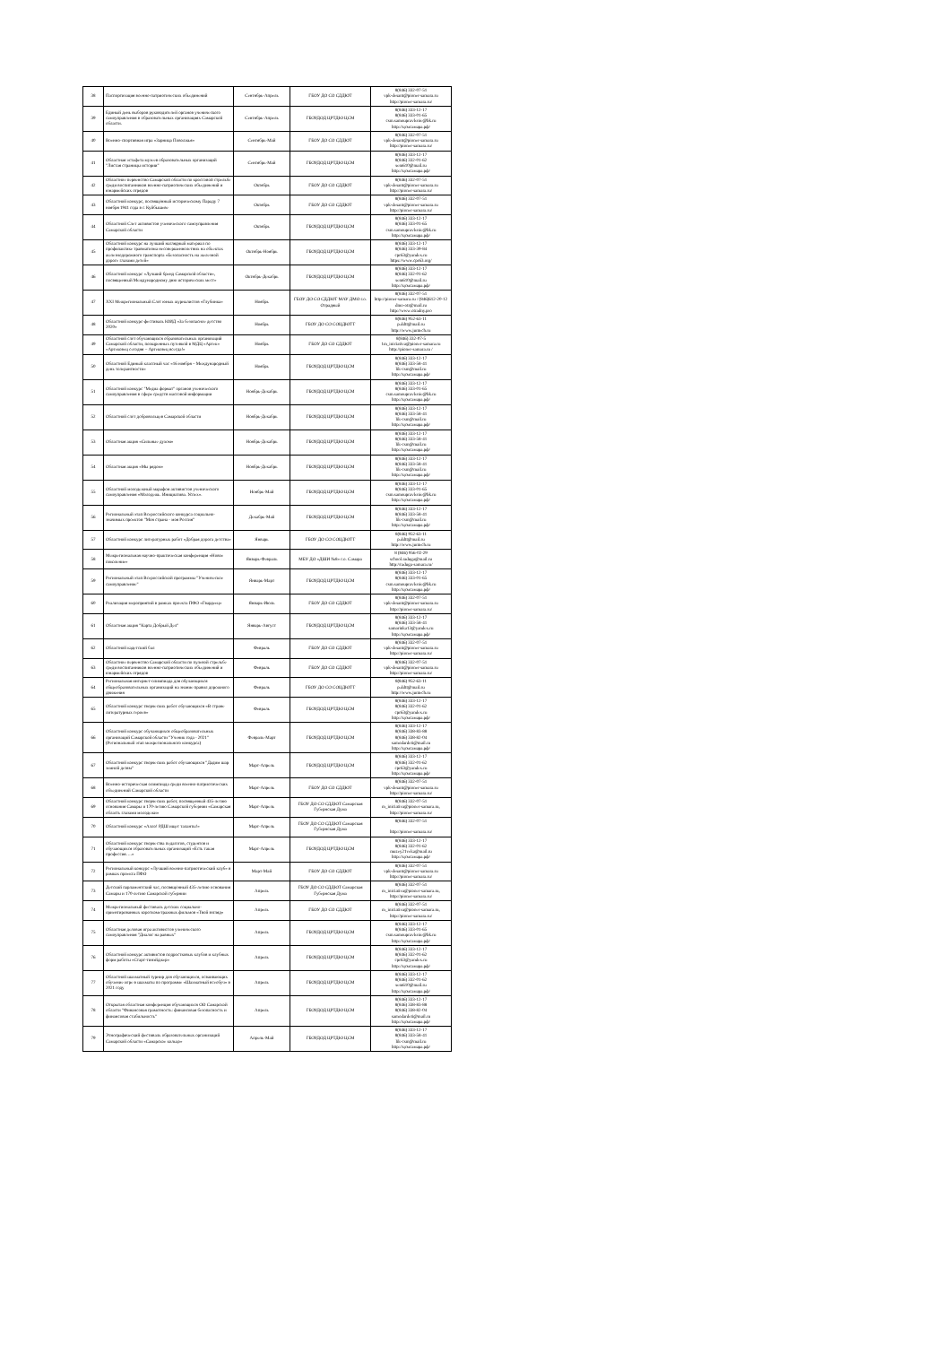| 38 | Паспортизация военно-патриотических объединений | Сентябрь-Апрель | ГБОУ ДО СО СДДЮТ | 8(846) 332-07-51 vpk-desant@pioner-samara.ru http://pioner-samara.ru/ |
| 39 | Единый день выборов руководителей органов ученического самоуправления в образовательных организациях Самарской области. | Сентябрь-Апрель | ГБОУДОД ЦРТДЮ ЦСМ | 8(846) 333-12-17 8(846) 333-01-65 csm.samoupravlenie@bk.ru http://цсмсамара.рф/ |
| 40 | Военно-спортивная игра «Зарница Поволжья» | Сентябрь-Май | ГБОУ ДО СО СДДЮТ | 8(846) 332-07-51 vpk-desant@pioner-samara.ru http://pioner-samara.ru/ |
| 41 | Областная эстафета музеев образовательных организаций "Листая страницы истории" | Сентябрь-Май | ГБОУДОД ЦРТДЮ ЦСМ | 8(846) 333-12-17 8(846) 332-01-62 sem610@mail.ru http://цсмсамара.рф/ |
| 42 | Областное первенство Самарской области по кроссовой стрельбе среди воспитанников военно-патриотических объединений и юнармейских отрядов | Октябрь | ГБОУ ДО СО СДДЮТ | 8(846) 332-07-51 vpk-desant@pioner-samara.ru http://pioner-samara.ru/ |
| 43 | Областной конкурс, посвящённый историческому Параду 7 ноября 1941 года в г. Куйбышеве | Октябрь | ГБОУ ДО СО СДДЮТ | 8(846) 332-07-51 vpk-desant@pioner-samara.ru http://pioner-samara.ru/ |
| 44 | Областной Слет активистов ученического самоуправления Самарской области | Октябрь | ГБОУДОД ЦРТДЮ ЦСМ | 8(846) 333-12-17 8(846) 333-01-65 csm.samoupravlenie@bk.ru http://цсмсамара.рф/ |
| 45 | Областной конкурс на лучший наглядный материал по профилактике травматизма несовершеннолетних на объектах железнодорожного транспорта «Безопасность на железной дороге глазами детей» | Октябрь-Ноябрь | ГБОУДОД ЦРТДЮ ЦСМ | 8(846) 333-12-17 8(846) 333-39-84 cpr63@yandex.ru https://www.cpr63.org/ |
| 46 | Областной конкурс «Лучший бренд Самарской области», посвященный Международному дню исторических мест» | Октябрь-Декабрь | ГБОУДОД ЦРТДЮ ЦСМ | 8(846) 333-12-17 8(846) 332-01-62 sem610@mail.ru http://цсмсамара.рф/ |
| 47 | XXI Межрегиональный Слёт юных журналистов «Глубинка» | Ноябрь | ГБОУ ДО СО СДДЮТ МАУ ДМО г.о. Отрадный | 8(846) 332-07-51 http://pioner-samara.ru / (846)612-20-12 dmo-otr@mail.ru http://www.otradny.pro |
| 48 | Областной конкурс-фестиваль ЮИД «За безопасное детство 2020» | Ноябрь | ГБОУ ДО СО СОЦДЮТТ | 8(846) 952-63-11 p.ddtt@mail.ru http://www.juntech.ru |
| 49 | Областной слёт обучающихся образовательных организаций Самарской области, поощренных путевкой в МДЦ «Артек» «Артековец сегодня – Артековец всегда!» | Ноябрь | ГБОУ ДО СО СДДЮТ | 8(846) 332-07-5 1m_iniciativa@pioner-samara.ru http://pioner-samara.ru / |
| 50 | Областной Единый классный час «16 ноября – Международный день толерантности» | Ноябрь | ГБОУДОД ЦРТДЮ ЦСМ | 8(846) 333-12-17 8(846) 333-58-41 lik-csm@mail.ru http://цсмсамара.рф/ |
| 51 | Областной конкурс "Медиа формат" органов ученического самоуправления в сфере средств массовой информации | Ноябрь-Декабрь | ГБОУДОД ЦРТДЮ ЦСМ | 8(846) 333-12-17 8(846) 333-01-65 csm.samoupravlenie@bk.ru http://цсмсамара.рф/ |
| 52 | Областной слёт добровольцев Самарской области | Ноябрь-Декабрь | ГБОУДОД ЦРТДЮ ЦСМ | 8(846) 333-12-17 8(846) 333-58-41 lik-csm@mail.ru http://цсмсамара.рф/ |
| 53 | Областная акция «Сильные духом» | Ноябрь-Декабрь | ГБОУДОД ЦРТДЮ ЦСМ | 8(846) 333-12-17 8(846) 333-58-41 lik-csm@mail.ru http://цсмсамара.рф/ |
| 54 | Областная акция «Мы рядом» | Ноябрь-Декабрь | ГБОУДОД ЦРТДЮ ЦСМ | 8(846) 333-12-17 8(846) 333-58-41 lik-csm@mail.ru http://цсмсамара.рф/ |
| 55 | Областной молодежный марафон активистов ученического самоуправления «Молодежь. Инициатива. Успех». | Ноябрь-Май | ГБОУДОД ЦРТДЮ ЦСМ | 8(846) 333-12-17 8(846) 333-01-65 csm.samoupravlenie@bk.ru http://цсмсамара.рф/ |
| 56 | Региональный этап Всероссийского конкурса социально-значимых проектов "Моя страна - моя Россия" | Декабрь-Май | ГБОУДОД ЦРТДЮ ЦСМ | 8(846) 333-12-17 8(846) 333-58-41 lik-csm@mail.ru http://цсмсамара.рф/ |
| 57 | Областной конкурс литературных работ «Добрая дорога детства» | Январь | ГБОУ ДО СО СОЦДЮТТ | 8(846) 952-63-11 p.ddtt@mail.ru http://www.juntech.ru |
| 58 | Межрегиональная научно-практическая конференция «Новое поколение» | Январь-Февраль | МБУ ДО «ДШИ №8» г.о. Самара | 8 (846) 956-02-29 school.raduga@mail.ru http://raduga-samara.ru/ |
| 59 | Региональный этап Всероссийской программы "Ученическое самоуправление" | Январь-Март | ГБОУДОД ЦРТДЮ ЦСМ | 8(846) 333-12-17 8(846) 333-01-65 csm.samoupravlenie@bk.ru http://цсмсамара.рф/ |
| 60 | Реализация мероприятий в рамках проекта ПФО «Гвардеец» | Январь-Июль | ГБОУ ДО СО СДДЮТ | 8(846) 332-07-51 vpk-desant@pioner-samara.ru http://pioner-samara.ru/ |
| 61 | Областная акция "Карта Добрый Дел" | Январь-Август | ГБОУДОД ЦРТДЮ ЦСМ | 8(846) 333-12-17 8(846) 333-58-41 samarinka13@yandex.ru http://цсмсамара.рф/ |
| 62 | Областной кадетский бал | Февраль | ГБОУ ДО СО СДДЮТ | 8(846) 332-07-51 vpk-desant@pioner-samara.ru http://pioner-samara.ru/ |
| 63 | Областное первенство Самарской области по пулевой стрельбе среди воспитанников военно-патриотических объединений и юнармейских отрядов | Февраль | ГБОУ ДО СО СДДЮТ | 8(846) 332-07-51 vpk-desant@pioner-samara.ru http://pioner-samara.ru/ |
| 64 | Региональная интернет-олимпиада для обучающихся общеобразовательных организаций на знание правил дорожного движения | Февраль | ГБОУ ДО СО СОЦДЮТТ | 8(846) 952-63-11 p.ddtt@mail.ru http://www.juntech.ru |
| 65 | Областной конкурс творческих работ обучающихся «В стране литературных героев» | Февраль | ГБОУДОД ЦРТДЮ ЦСМ | 8(846) 333-12-17 8(846) 332-01-62 cpr63@yandex.ru http://цсмсамара.рф/ |
| 66 | Областной конкурс обучающихся общеобразовательных организаций Самарской области "Ученик года - 2021" (Региональный этап межрегионального конкурса) | Февраль-Март | ГБОУДОД ЦРТДЮ ЦСМ | 8(846) 333-12-17 8(846) 338-83-88 8(846) 338-82-04 samodardeti@mail.ru http://цсмсамара.рф/ |
| 67 | Областной конкурс творческих работ обучающихся "Дадим шар земной детям" | Март-Апрель | ГБОУДОД ЦРТДЮ ЦСМ | 8(846) 333-12-17 8(846) 332-01-62 cpr63@yandex.ru http://цсмсамара.рф/ |
| 68 | Военно-историческая олимпиада среди военно-патриотических объединений Самарской области | Март-Апрель | ГБОУ ДО СО СДДЮТ | 8(846) 332-07-51 vpk-desant@pioner-samara.ru http://pioner-samara.ru/ |
| 69 | Областной конкурс творческих работ, посвященный 435-летию основания Самары и 170-летию Самарской губернии «Самарская область глазами молодежи» | Март-Апрель | ГБОУ ДО СО СДДЮТ Самарская Губернская Дума | 8(846) 332-07-51 m_iniciativa@pioner-samara.ru, http://pioner-samara.ru/ |
| 70 | Областной конкурс «Алло! РДШ ищет таланты!» | Март-Апрель | ГБОУ ДО СО СДДЮТ Самарская Губернская Дума | 8(846) 332-07-51 http://pioner-samara.ru/ |
| 71 | Областной конкурс творчества педагогов, студентов и обучающихся образовательных организаций «Есть такая профессия….» | Март-Апрель | ГБОУДОД ЦРТДЮ ЦСМ | 8(846) 333-12-17 8(846) 332-01-62 muzey21veka@mail.ru http://цсмсамара.рф/ |
| 72 | Региональный конкурс «Лучший военно-патриотический клуб» в рамках проекта ПФО | Март-Май | ГБОУ ДО СО СДДЮТ | 8(846) 332-07-51 vpk-desant@pioner-samara.ru http://pioner-samara.ru/ |
| 73 | Детский парламентский час, посвящённый 435-летию основания Самары и 170-летию Самарской губернии | Апрель | ГБОУ ДО СО СДДЮТ Самарская Губернская Дума | 8(846) 332-07-51 m_iniciativa@pioner-samara.ru, http://pioner-samara.ru/ |
| 74 | Межрегиональный фестиваль детских социально-ориентированных короткометражных фильмов «Твой взгляд» | Апрель | ГБОУ ДО СО СДДЮТ | 8(846) 332-07-51 m_iniciativa@pioner-samara.ru, http://pioner-samara.ru/ |
| 75 | Областная деловая игра активистов ученического самоуправления "Диалог на равных" | Апрель | ГБОУДОД ЦРТДЮ ЦСМ | 8(846) 333-12-17 8(846) 333-01-65 csm.samoupravlenie@bk.ru http://цсмсамара.рф/ |
| 76 | Областной конкурс активистов подростковых клубов и клубных форм работы «Старт-тинэйджер» | Апрель | ГБОУДОД ЦРТДЮ ЦСМ | 8(846) 333-12-17 8(846) 332-01-62 cpr63@yandex.ru http://цсмсамара.рф/ |
| 77 | Областной шахматный турнир для обучающихся, осваивающих обучение игре в шахматы по программе «Шахматный всеобуч» в 2021 году | Апрель | ГБОУДОД ЦРТДЮ ЦСМ | 8(846) 333-12-17 8(846) 332-01-62 sem610@mail.ru http://цсмсамара.рф/ |
| 78 | Открытая областная конференция обучающихся ОО Самарской области "Финансовая грамотность: финансовая безопасность и финансовая стабильность" | Апрель | ГБОУДОД ЦРТДЮ ЦСМ | 8(846) 333-12-17 8(846) 338-83-88 8(846) 338-82-04 samodardeti@mail.ru http://цсмсамара.рф/ |
| 79 | Этнографический фестиваль образовательных организаций Самарской области «Самарское кольцо» | Апрель-Май | ГБОУДОД ЦРТДЮ ЦСМ | 8(846) 333-12-17 8(846) 333-58-41 lik-csm@mail.ru http://цсмсамара.рф/ |